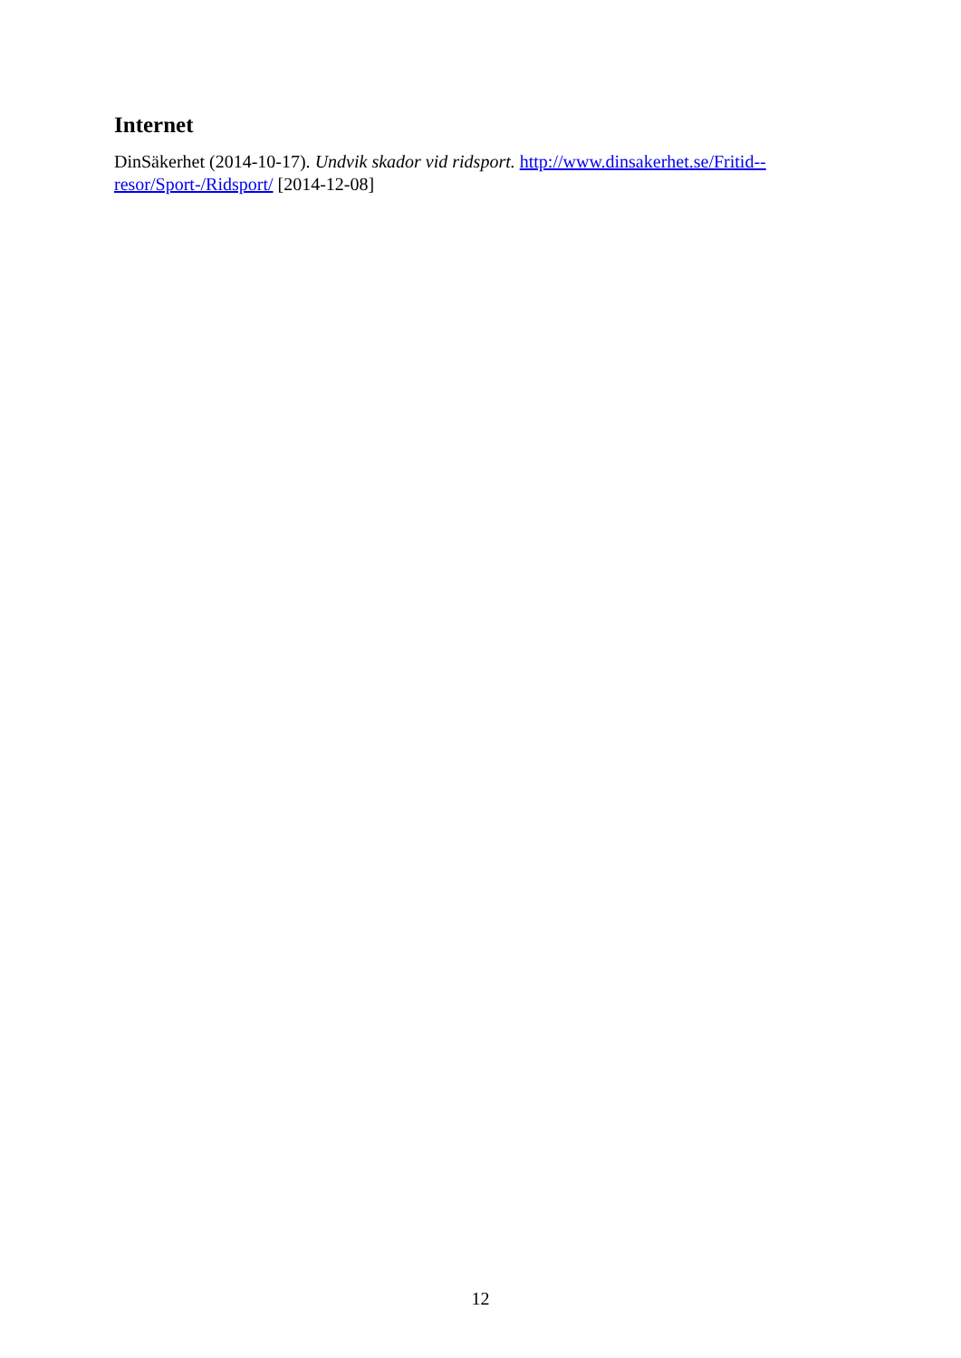Internet
DinSäkerhet (2014-10-17). Undvik skador vid ridsport. http://www.dinsakerhet.se/Fritid--
resor/Sport-/Ridsport/ [2014-12-08]
12